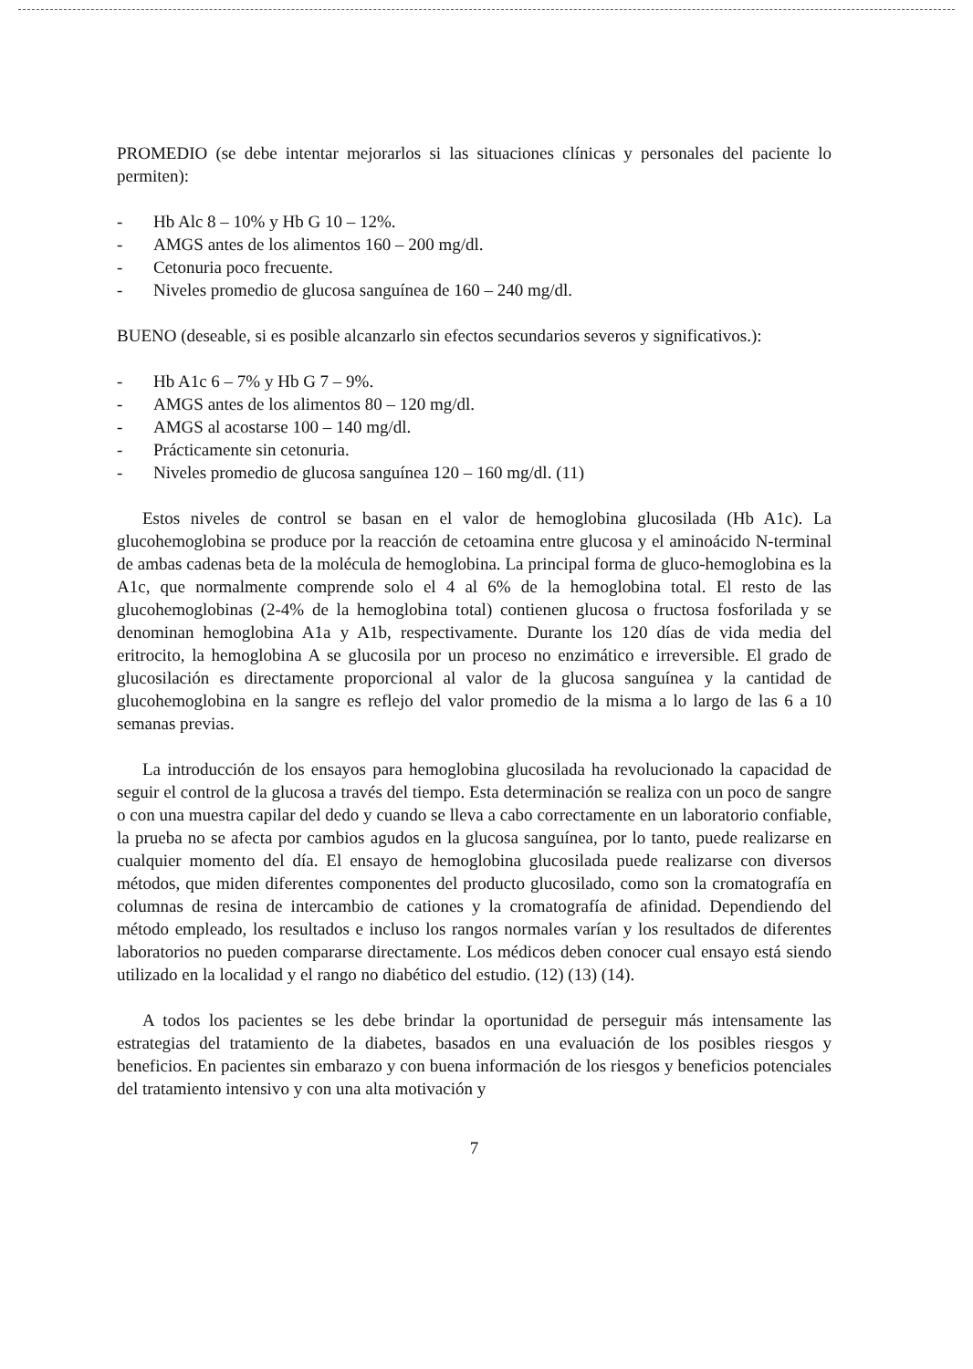PROMEDIO (se debe intentar mejorarlos si las situaciones clínicas y personales del paciente lo permiten):
- Hb Alc 8 – 10% y Hb G 10 – 12%.
- AMGS antes de los alimentos 160 – 200 mg/dl.
- Cetonuria poco frecuente.
- Niveles promedio de glucosa sanguínea de 160 – 240 mg/dl.
BUENO (deseable, si es posible alcanzarlo sin efectos secundarios severos y significativos.):
- Hb A1c 6 – 7% y Hb G 7 – 9%.
- AMGS antes de los alimentos 80 – 120 mg/dl.
- AMGS al acostarse 100 – 140 mg/dl.
- Prácticamente sin cetonuria.
- Niveles promedio de glucosa sanguínea 120 – 160 mg/dl. (11)
Estos niveles de control se basan en el valor de hemoglobina glucosilada (Hb A1c). La glucohemoglobina se produce por la reacción de cetoamina entre glucosa y el aminoácido N-terminal de ambas cadenas beta de la molécula de hemoglobina. La principal forma de gluco-hemoglobina es la A1c, que normalmente comprende solo el 4 al 6% de la hemoglobina total. El resto de las glucohemoglobinas (2-4% de la hemoglobina total) contienen glucosa o fructosa fosforilada y se denominan hemoglobina A1a y A1b, respectivamente. Durante los 120 días de vida media del eritrocito, la hemoglobina A se glucosila por un proceso no enzimático e irreversible. El grado de glucosilación es directamente proporcional al valor de la glucosa sanguínea y la cantidad de glucohemoglobina en la sangre es reflejo del valor promedio de la misma a lo largo de las 6 a 10 semanas previas.
La introducción de los ensayos para hemoglobina glucosilada ha revolucionado la capacidad de seguir el control de la glucosa a través del tiempo. Esta determinación se realiza con un poco de sangre o con una muestra capilar del dedo y cuando se lleva a cabo correctamente en un laboratorio confiable, la prueba no se afecta por cambios agudos en la glucosa sanguínea, por lo tanto, puede realizarse en cualquier momento del día. El ensayo de hemoglobina glucosilada puede realizarse con diversos métodos, que miden diferentes componentes del producto glucosilado, como son la cromatografía en columnas de resina de intercambio de cationes y la cromatografía de afinidad. Dependiendo del método empleado, los resultados e incluso los rangos normales varían y los resultados de diferentes laboratorios no pueden compararse directamente. Los médicos deben conocer cual ensayo está siendo utilizado en la localidad y el rango no diabético del estudio. (12) (13) (14).
A todos los pacientes se les debe brindar la oportunidad de perseguir más intensamente las estrategias del tratamiento de la diabetes, basados en una evaluación de los posibles riesgos y beneficios. En pacientes sin embarazo y con buena información de los riesgos y beneficios potenciales del tratamiento intensivo y con una alta motivación y
7